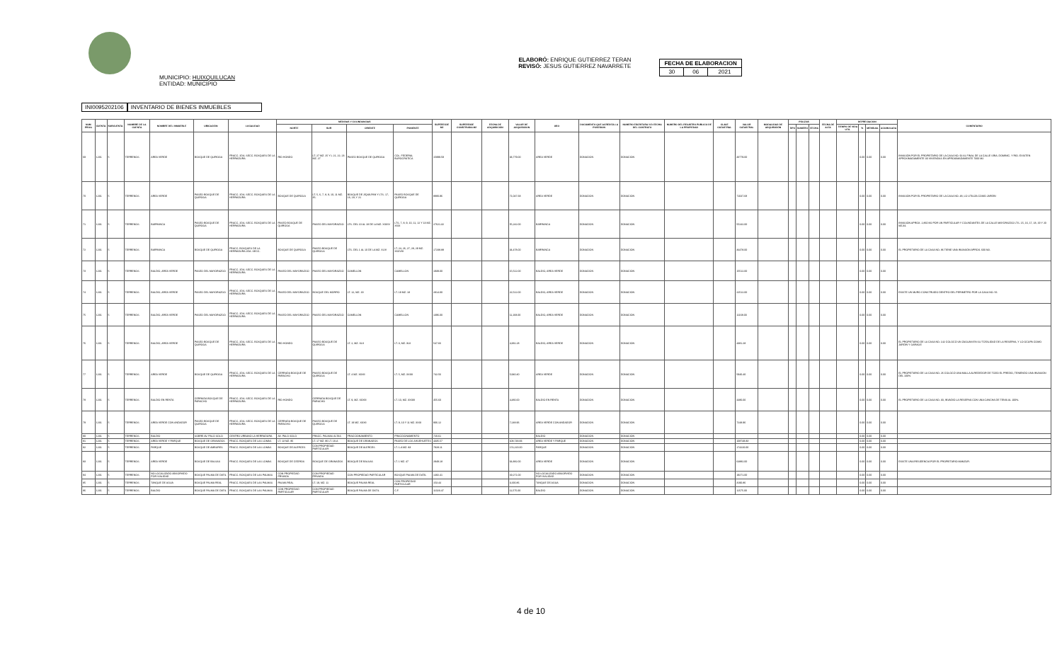MUNICIPIO: HUIXQUILUCAN
ENTIDAD: MUNICIPIO
ELABORÓ: ENRIQUE GUTIERREZ TERAN
REVISÓ: JESUS GUTIERREZ NAVARRETE
| FECHA DE ELABORACION | | |
| 30 | 06 | 2021 |
INI0095202106 INVENTARIO DE BIENES INMUEBLES
| NUM PROG | CUENTA | SUBCUENTA | NOMBRE DE LA CUENTA | NOMBRE DEL INMUEBLE | UBICACIÓN | LOCALIDAD | MEDIDAS Y COLINDANCIAS | | | | SUPERFICIE M2 | SUPERFICIE CONSTRUIDA M2 | FECHA DE ADQUISICIÓN | VALOR DE ADQUISICION | USO | DOCUMENTO QUE ACREDITA LA POSESION | NUMERO ESCRITURA Y/O FECHA DEL CONTRATO | NUMERO DEL REGISTRO PUBLICO DE LA PROPIEDAD | CLAVE CATASTRAL | VALOR CATASTRAL | MODALIDAD DE ADQUISICIÓN | PÓLIZAS | | | FECHA DE ALTA | DEPRECIACION | | | | COMENTARIO |
| --- | --- | --- | --- | --- | --- | --- | --- | --- | --- | --- | --- | --- | --- | --- | --- | --- | --- | --- | --- | --- | --- | --- | --- | --- | --- | --- | --- | --- | --- | --- |
| | | | | | | | NORTE | SUR | ORIENTE | PONIENTE | | | | | | | | | | | | TIPO | NUMERO | FECHA | | TIEMPO DE VIDA UTIL | % | MENSUAL | ACUMULADA | |
| 69 | 1231 | 5 | TERRENOS | AREA VERDE | BOSQUE DE QUIROGA | FRACC. 2DA. SECC. BOSQUES DE LA HERRADURA | RÍO HONDO | LT. 27 MZ. 25 Y L 21, 22, 23 MZ. 27 | PASEO BOSQUE DE QUIROGA | COL. FEDERAL BUROCRÁTICA | 15899.59 | | | 33,779.00 | AREA VERDE | DONACION | DONACION | | | 33779.00 | | | | | | | 0.00 | 0.00 | 0.00 | INVASIÓN POR EL PROPIETARIO DE LA CASA NO. 92 AL FINAL DE LA CALLE SRIA. DOMINIC. Y RIO. EXISTEN APROXIMADAMENTE 30 VIVIENDAS EN APROXIMADAMENTE 7000 M2 |
| 70 | 1231 | 5 | TERRENOS | AREA VERDE | PASEO BOSQUE DE QUIROGA | FRACC. 2DA. SECC. BOSQUES DE LA HERRADURA | BOSQUE DE QUIROGA | LT. 5, 6, 7, 8, 9, 10, 11 MZ. 35. | BOSQUE DE JIQUILPAN Y LTS. 17, 16, 18, Y 21 | PASEO BOSQUE DE QUIROGA | 8880.96 | | | 71,047.68 | AREA VERDE | DONACION | DONACION | | | 71047.68 | | | | | | | 0.00 | 0.00 | 0.00 | INVASIÓN POR EL PROPIETARIO DE LA CASA NO. 48, LO UTILIZA COMO JARDÍN |
| 71 | 1231 | 5 | TERRENOS | BARRANCA | PASEO BOSQUE DE QUIROGA | FRACC. 2DA. SECC. BOSQUES DE LA HERRADURA | PASEO BOSQUE DE QUIROGA | PASEO DEL MAYORAZGO | LTS. DEL 10 AL 19 DE LA MZ. XXXIV | LTS. 7, 8, 9, 10, 11, 12 Y 13 MZ. XXIX | 27621.32 | | | 55,242.00 | BARRANCA | DONACION | DONACION | | | 55242.00 | | | | | | | 0.00 | 0.00 | 0.00 | INVASIÓN APROX. 2,860 M2 POR UN PARTICULAR Y COLINDANTES DE LA CALLE MAYORAZGO LTS. 15, 16, 17, 18, 19 Y 20 MZ.34. |
| 72 | 1231 | 5 | TERRENOS | BARRANCA | BOSQUE DE QUIROGA | FRACC. BOSQUES DE LA HERRADURA 2DA. SECC. | BOSQUE DE QUIROGA | PASEO BOSQUE DE QUIROGA | LTS. DEL 1 AL 10 DE LA MZ. XLIV | LT. 24, 26, 27, 28, 29 MZ. XXXVIII | 17238.88 | | | 34,478.00 | BARRANCA | DONACION | DONACION | | | 34478.00 | | | | | | | 0.00 | 0.00 | 0.00 | EL PROPIETARIO DE LA CASA NO. 86 TIENE UNA INVASIÓN APROX. 600 M2. |
| 73 | 1231 | 5 | TERRENOS | BALDIO, AREA VERDE | PASEO DEL MAYORAZGO | FRACC. 2DA. SECC. BOSQUES DE LA HERRADURA | PASEO DEL MAYORAZGO | PASEO DEL MAYORAZGO | CAMELLON | CAMELLON | 1939.00 | | | 15,512.00 | BALDIO, AREA VERDE | DONACION | DONACION | | | 15512.00 | | | | | | | 0.00 | 0.00 | 0.00 | |
| 74 | 1231 | 5 | TERRENOS | BALDIO, AREA VERDE | PASEO DEL MAYORAZGO | FRACC. 2DA. SECC. BOSQUES DE LA HERRADURA | PASEO DEL MAYORAZGO | BOSQUE DEL MORRO | LT. 12, MZ. 19 | LT. 19 MZ. 18 | 2814.00 | | | 22,512.00 | BALDIO, AREA VERDE | DONACION | DONACION | | | 22512.00 | | | | | | | 0.00 | 0.00 | 0.00 | EXISTE UN MURO CONSTRUIDO DENTRO DEL PERIMETRO POR LA CASA NO. 56 |
| 75 | 1231 | 5 | TERRENOS | BALDIO, AREA VERDE | PASEO DEL MAYORAZGO | FRACC. 2DA. SECC. BOSQUES DE LA HERRADURA | PASEO DEL MAYORAZGO | PASEO DEL MAYORAZGO | CAMELLON | CAMELLON | 1396.00 | | | 11,168.00 | BALDIO, AREA VERDE | DONACION | DONACION | | | 11168.00 | | | | | | | 0.00 | 0.00 | 0.00 | |
| 76 | 1231 | 5 | TERRENOS | BALDIO, AREA VERDE | PASEO BOSQUE DE QUIROGA | FRACC. 2DA. SECC. BOSQUES DE LA HERRADURA | RÍO HONDO | PASEO BOSQUE DE QUIROGA | LT. 2, MZ. XLII | LT. 3, MZ. XLII | 547.66 | | | 4,381.28 | BALDIO, AREA VERDE | DONACION | DONACION | | | 4381.28 | | | | | | | 0.00 | 0.00 | 0.00 | EL PROPIETARIO DE LA CASA NO. 142 COLOCÓ UN ZAGUAN EN SU TOTALIDAD DE LA RESERVA, Y LO OCUPA COMO JARDÍN Y GARAGE |
| 77 | 1231 | 5 | TERRENOS | AREA VERDE | BOSQUE DE QUIROGA | FRACC. 2DA. SECC. BOSQUES DE LA HERRADURA | CERRADA BOSQUE DE PARACHO | PASEO BOSQUE DE QUIROGA | LT. 4 MZ. XXXII | LT. 5, MZ. XXXII | 742.56 | | | 5,940.40 | AREA VERDE | DONACION | DONACION | | | 5940.40 | | | | | | | 0.00 | 0.00 | 0.00 | EL PROPIETARIO DE LA CASA NO. 26 COLOCÓ UNA MALLA ALREDEDOR DE TODO EL PREDIO, TENIENDO UNA INVASIÓN DEL 100% |
| 78 | 1231 | 5 | TERRENOS | BALDIO EN RENTA | CERRADA BOSQUE DE PARACHO | FRACC. 2DA. SECC. BOSQUES DE LA HERRADURA | RÍO HONDO | CERRADA BOSQUE DE PARACHO | LT. 9, MZ. XXXIII | LT. 10, MZ. XXXIII | 455.60 | | | 4,480.00 | BALDIO EN RENTA | DONACION | DONACION | | | 4480.00 | | | | | | | 0.00 | 0.00 | 0.00 | EL PROPIETARIO DE LA CASA NO. 30, INVADIÓ LA RESERVA CON UNA CANCHA DE TENIS AL 100%. |
| 79 | 1231 | 5 | TERRENOS | AREA VERDE CON ANDADOR | PASEO BOSQUE DE QUIROGA | FRACC. 2DA. SECC. BOSQUES DE LA HERRADURA | CERRADA BOSQUE DE PARACHO | PASEO BOSQUE DE QUIROGA | LT. 19 MZ. XXXII | LT. 9, 10 Y 11 MZ. XXXI | 906.12 | | | 7,248.96 | AREA VERDE CON ANDADOR | DONACION | DONACION | | | 7248.96 | | | | | | | 0.00 | 0.00 | 0.00 | |
| 80 | 1231 | 5 | TERRENOS | BALDIO | SOBRE AV. PALO SOLO | CENTRO URBANO LA HERRADURA | AV. PALO SOLO | FRACC. PALMAS ALTAS | FRACCIONAMIENTO | FRACCIONAMIENTO | 720.61 | | | | BALDIO | DONACION | DONACION | | | | | | | | | | 0.00 | 0.00 | 0.00 | |
| 81 | 1231 | 5 | TERRENOS | AREA VERDE Y PARQUE | BOSQUE DE GRANADOS | FRACC. BOSQUES DE LAS LOMAS | LT. 13 MZ. 86 | LT. 17 MZ. 86 LT. 18-A | BOSQUE DE GRANADOS | PASEO DE LOS AHUEHUETES | 4335.57 | | | 108,748.83 | AREA VERDE Y PARQUE | DONACION | DONACION | | | 108748.83 | | | | | | | 0.00 | 0.00 | 0.00 | |
| 82 | 1231 | 5 | TERRENOS | PARQUE | BOSQUE DE AMBURES | FRACC. BOSQUES DE LAS LOMAS | BOSQUE DE ALERCES | CON PROPIEDAD PARTICULAR | BOSQUE DE ALERCES | LT. 1-A MZ. 83 | 7828.11 | | | 174,220.00 | PARQUE | DONACION | DONACION | | | 174220.00 | | | | | | | 0.00 | 0.00 | 0.00 | |
| 83 | 1231 | 5 | TERRENOS | AREA VERDE | BOSQUE DE BALSAS | FRACC. BOSQUES DE LAS LOMAS | BOSQUE DE CEDROS | BOSQUE DE GRANADOS | BOSQUE DE BALSAS | LT. 1 MZ. 47 | 2949.18 | | | 64,882.00 | AREA VERDE | DONACION | DONACION | | | 64882.00 | | | | | | | 0.00 | 0.00 | 0.00 | EXISTE UNA RESIDENCIA POR EL PROPIETARIO MANZUR. |
| 84 | 1231 | 5 | TERRENOS | NO LOCALIZADO ABSORVIDO POR VIALIDAD | BOSQUE PALMA DE DATIL | FRACC. BOSQUES DE LAS PALMAS | CON PROPIEDAD PRIVADA | CON PROPIEDAD PRIVADA | CON PROPIEDAD PARTICULAR | BOSQUE PALMA DE DATIL | 1482.41 | | | 19,271.00 | NO LOCALIZADO ABSORVIDO POR VIALIDAD | DONACION | DONACION | | | 19271.00 | | | | | | | 0.00 | 0.00 | 0.00 | |
| 85 | 1231 | 5 | TERRENOS | TANQUE DE AGUA | BOSQUE PALMA REAL | FRACC. BOSQUES DE LAS PALMAS | PALMA REAL | LT. 19, MZ. 11 | BOSQUE PALMA REAL | CON PROPIEDAD PARTICULAR | 153.44 | | | 3,190.86 | TANQUE DE AGUA | DONACION | DONACION | | | 3190.86 | | | | | | | 0.00 | 0.00 | 0.00 | |
| 86 | 1231 | 5 | TERRENOS | BALDIO | BOSQUE PALMA DE DATIL | FRACC. BOSQUES DE LAS PALMAS | CON PROPIEDAD PARTICULAR | CON PROPIEDAD PARTICULAR | BOSQUE PALMA DE DATIL | C.F. | 11023.47 | | | 11,575.00 | BALDIO | DONACION | DONACION | | | 11575.00 | | | | | | | 0.00 | 0.00 | 0.00 | |
4 de 10